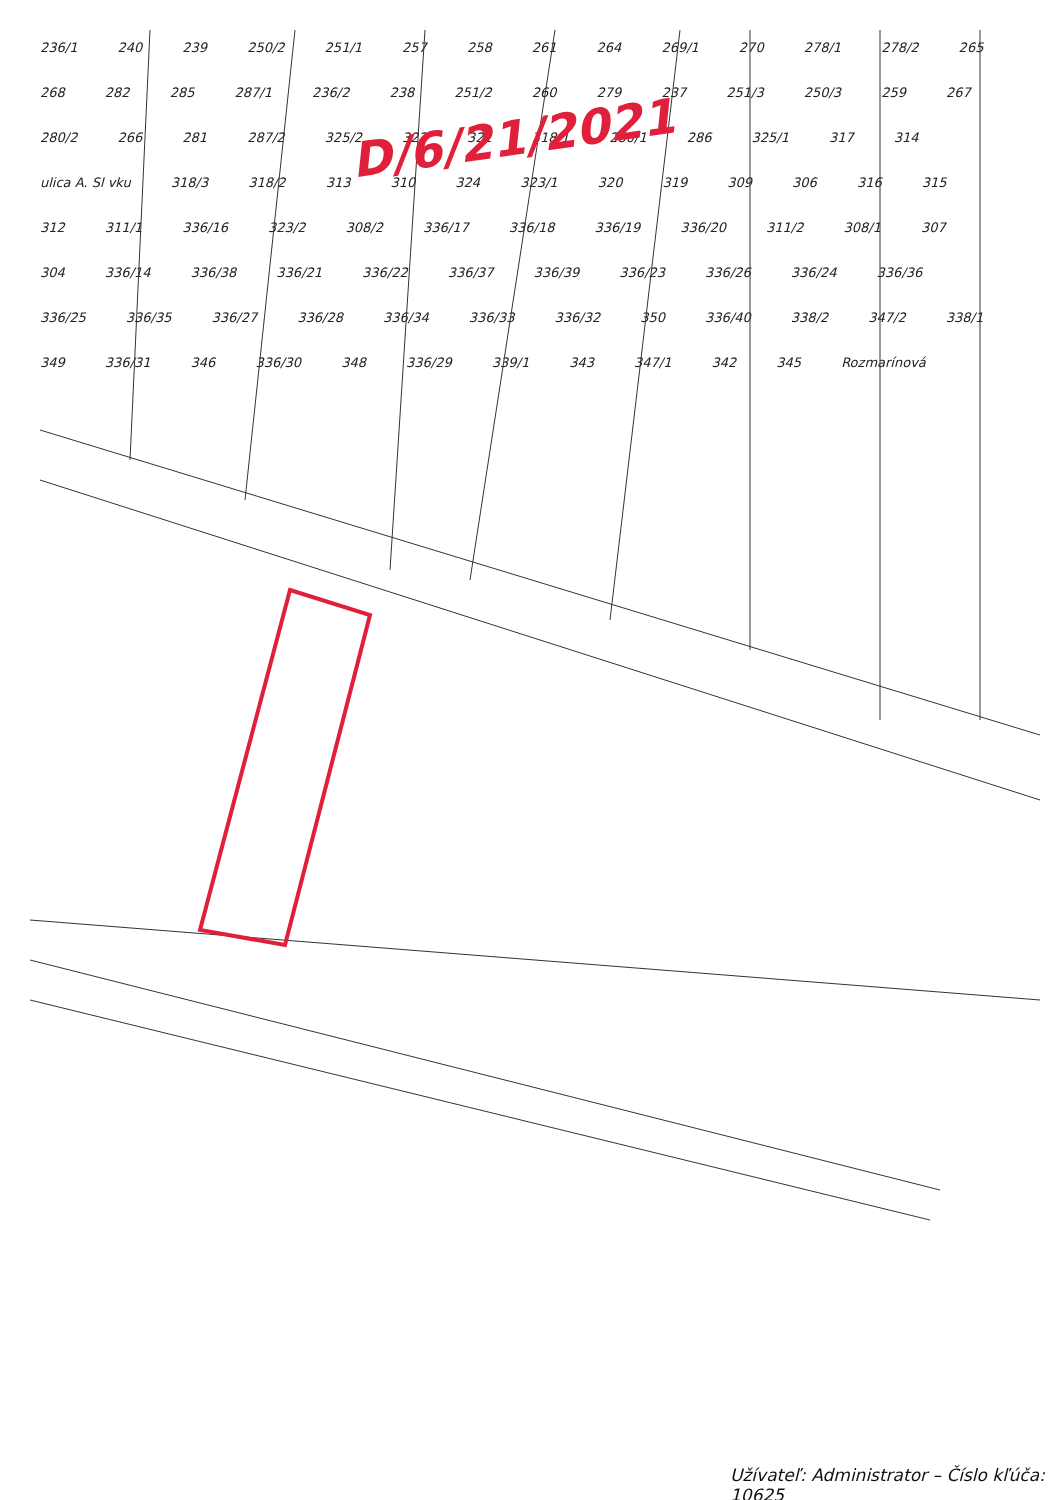D/6/21/2021
236/1 240 239 250/2 251/1 257 258 261 264 269/1 270 278/1 278/2 265 268 282 285 287/1 236/2 238 251/2 260 279 237 251/3 250/3 259 267 280/2 266 281 287/2 325/2 322 321 318/1 280/1 286 325/1 317 314 ulica A. Sl vku 318/3 318/2 313 310 324 323/1 320 319 309 306 316 315 312 311/1 336/16 323/2 308/2 336/17 336/18 336/19 336/20 311/2 308/1 307 304 336/14 336/38 336/21 336/22 336/37 336/39 336/23 336/26 336/24 336/36 336/25 336/35 336/27 336/28 336/34 336/33 336/32 350 336/40 338/2 347/2 338/1 349 336/31 346 336/30 348 336/29 339/1 343 347/1 342 345 Rozmarínová
Užívateľ: Administrator – Číslo kľúča: 10625